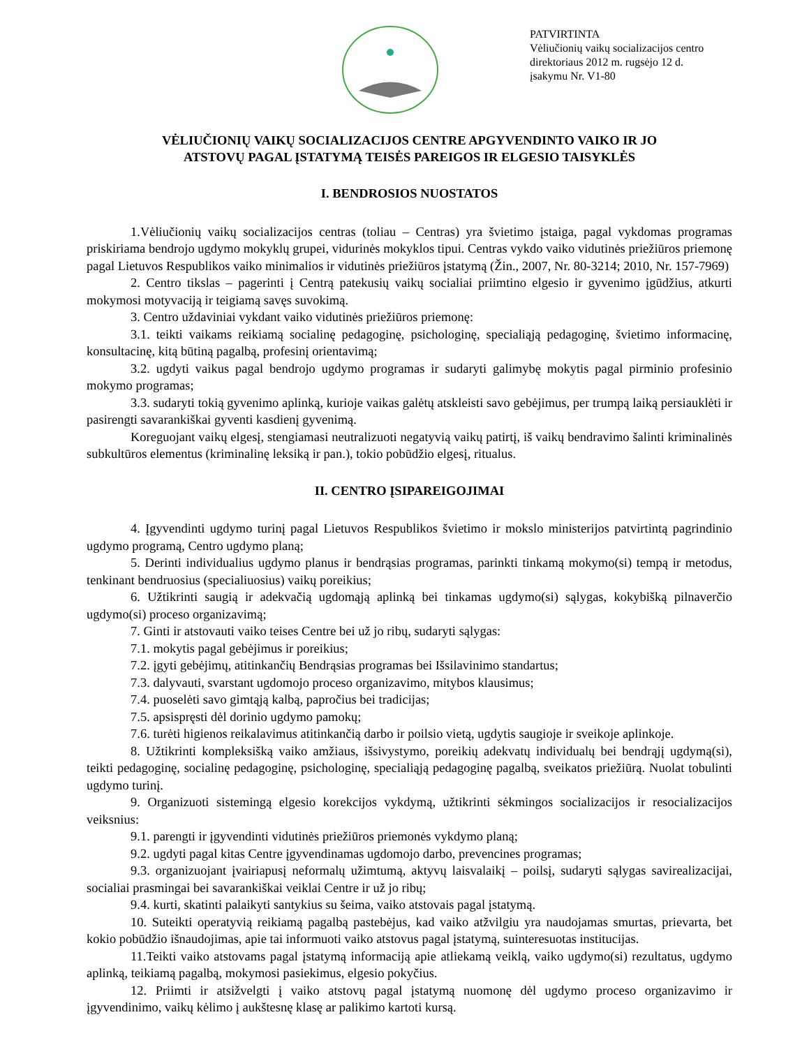PATVIRTINTA
Vėliučionių vaikų socializacijos centro
direktoriaus 2012 m. rugsėjo 12 d.
įsakymu Nr. V1-80
VĖLIUČIONIŲ VAIKŲ SOCIALIZACIJOS CENTRE APGYVENDINTO VAIKO IR JO
ATSTOVŲ PAGAL ĮSTATYMĄ TEISĖS PAREIGOS IR ELGESIO TAISYKLĖS
I. BENDROSIOS NUOSTATOS
1.Vėliučionių vaikų socializacijos centras (toliau – Centras) yra švietimo įstaiga, pagal vykdomas programas priskiriama bendrojo ugdymo mokyklų grupei, vidurinės mokyklos tipui. Centras vykdo vaiko vidutinės priežiūros priemonę pagal Lietuvos Respublikos vaiko minimalios ir vidutinės priežiūros įstatymą (Žin., 2007, Nr. 80-3214; 2010, Nr. 157-7969)
2. Centro tikslas – pagerinti į Centrą patekusių vaikų socialiai priimtino elgesio ir gyvenimo įgūdžius, atkurti mokymosi motyvaciją ir teigiamą savęs suvokimą.
3. Centro uždaviniai vykdant vaiko vidutinės priežiūros priemonę:
3.1. teikti vaikams reikiamą socialinę pedagoginę, psichologinę, specialiąją pedagoginę, švietimo informacinę, konsultacinę, kitą būtiną pagalbą, profesinį orientavimą;
3.2. ugdyti vaikus pagal bendrojo ugdymo programas ir sudaryti galimybę mokytis pagal pirminio profesinio mokymo programas;
3.3. sudaryti tokią gyvenimo aplinką, kurioje vaikas galėtų atskleisti savo gebėjimus, per trumpą laiką persiauklėti ir pasirengti savarankiškai gyventi kasdienį gyvenimą.
Koreguojant vaikų elgesį, stengiamasi neutralizuoti negatyvią vaikų patirtį, iš vaikų bendravimo šalinti kriminalinės subkultūros elementus (kriminalinę leksiką ir pan.), tokio pobūdžio elgesį, ritualus.
II. CENTRO ĮSIPAREIGOJIMAI
4. Įgyvendinti ugdymo turinį pagal Lietuvos Respublikos švietimo ir mokslo ministerijos patvirtintą pagrindinio ugdymo programą, Centro ugdymo planą;
5. Derinti individualius ugdymo planus ir bendrąsias programas, parinkti tinkamą mokymo(si) tempą ir metodus, tenkinant bendruosius (specialiuosius) vaikų poreikius;
6. Užtikrinti saugią ir adekvačią ugdomąją aplinką bei tinkamas ugdymo(si) sąlygas, kokybišką pilnaverčio ugdymo(si) proceso organizavimą;
7. Ginti ir atstovauti vaiko teises Centre bei už jo ribų, sudaryti sąlygas:
7.1. mokytis pagal gebėjimus ir poreikius;
7.2. įgyti gebėjimų, atitinkančių Bendrąsias programas bei Išsilavinimo standartus;
7.3. dalyvauti, svarstant ugdomojo proceso organizavimo, mitybos klausimus;
7.4. puoselėti savo gimtąją kalbą, papročius bei tradicijas;
7.5. apsispręsti dėl dorinio ugdymo pamokų;
7.6. turėti higienos reikalavimus atitinkančią darbo ir poilsio vietą, ugdytis saugioje ir sveikoje aplinkoje.
8. Užtikrinti kompleksišką vaiko amžiaus, išsivystymo, poreikių adekvatų individualų bei bendrąjį ugdymą(si), teikti pedagoginę, socialinę pedagoginę, psichologinę, specialiąją pedagoginę pagalbą, sveikatos priežiūrą. Nuolat tobulinti ugdymo turinį.
9. Organizuoti sistemingą elgesio korekcijos vykdymą, užtikrinti sėkmingos socializacijos ir resocializacijos veiksnius:
9.1. parengti ir įgyvendinti vidutinės priežiūros priemonės vykdymo planą;
9.2. ugdyti pagal kitas Centre įgyvendinamas ugdomojo darbo, prevencines programas;
9.3. organizuojant įvairiapusį neformalų užimtumą, aktyvų laisvalaikį – poilsį, sudaryti sąlygas savirealizacijai, socialiai prasmingai bei savarankiškai veiklai Centre ir už jo ribų;
9.4. kurti, skatinti palaikyti santykius su šeima, vaiko atstovais pagal įstatymą.
10. Suteikti operatyvią reikiamą pagalbą pastebėjus, kad vaiko atžvilgiu yra naudojamas smurtas, prievarta, bet kokio pobūdžio išnaudojimas, apie tai informuoti vaiko atstovus pagal įstatymą, suinteresuotas institucijas.
11.Teikti vaiko atstovams pagal įstatymą informaciją apie atliekamą veiklą, vaiko ugdymo(si) rezultatus, ugdymo aplinką, teikiamą pagalbą, mokymosi pasiekimus, elgesio pokyčius.
12. Priimti ir atsižvelgti į vaiko atstovų pagal įstatymą nuomonę dėl ugdymo proceso organizavimo ir įgyvendinimo, vaikų kėlimo į aukštesnę klasę ar palikimo kartoti kursą.